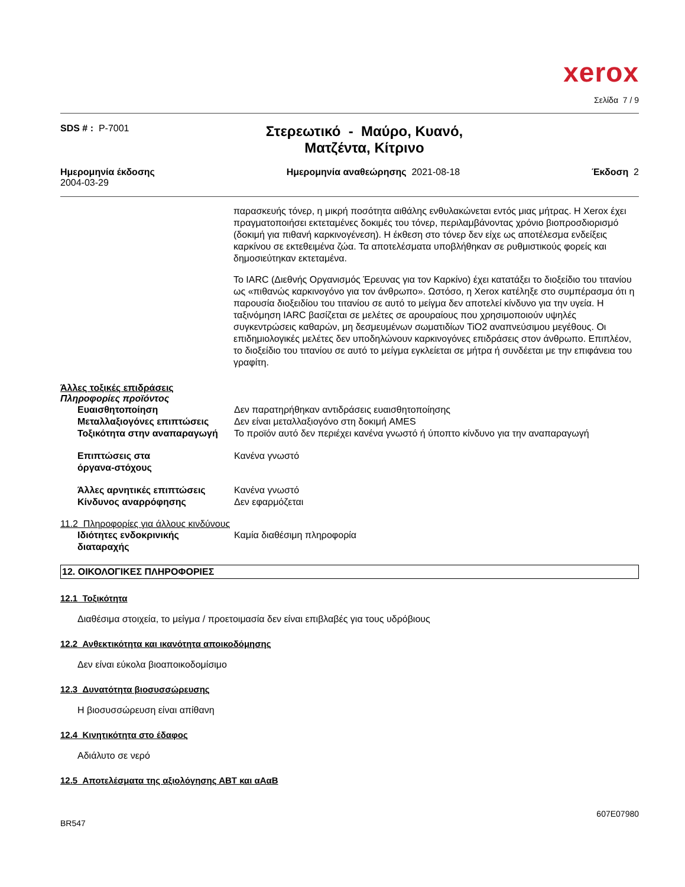xerox
Σελίδα 7 / 9
SDS # : P-7001
Στερεωτικό - Μαύρο, Κυανό,
Ματζέντα, Κίτρινο
Ημερομηνία έκδοσης
2004-03-29
Ημερομηνία αναθεώρησης 2021-08-18
Έκδοση 2
παρασκευής τόνερ, η μικρή ποσότητα αιθάλης ενθυλακώνεται εντός μιας μήτρας. Η Xerox έχει πραγματοποιήσει εκτεταμένες δοκιμές του τόνερ, περιλαμβάνοντας χρόνιο βιοπροσδιορισμό (δοκιμή για πιθανή καρκινογένεση). Η έκθεση στο τόνερ δεν είχε ως αποτέλεσμα ενδείξεις καρκίνου σε εκτεθειμένα ζώα. Τα αποτελέσματα υποβλήθηκαν σε ρυθμιστικούς φορείς και δημοσιεύτηκαν εκτεταμένα.
Το IARC (Διεθνής Οργανισμός Έρευνας για τον Καρκίνο) έχει κατατάξει το διοξείδιο του τιτανίου ως «πιθανώς καρκινογόνο για τον άνθρωπο». Ωστόσο, η Xerox κατέληξε στο συμπέρασμα ότι η παρουσία διοξειδίου του τιτανίου σε αυτό το μείγμα δεν αποτελεί κίνδυνο για την υγεία. Η ταξινόμηση IARC βασίζεται σε μελέτες σε αρουραίους που χρησιμοποιούν υψηλές συγκεντρώσεις καθαρών, μη δεσμευμένων σωματιδίων TiO2 αναπνεύσιμου μεγέθους. Οι επιδημιολογικές μελέτες δεν υποδηλώνουν καρκινογόνες επιδράσεις στον άνθρωπο. Επιπλέον, το διοξείδιο του τιτανίου σε αυτό το μείγμα εγκλείεται σε μήτρα ή συνδέεται με την επιφάνεια του γραφίτη.
Άλλες τοξικές επιδράσεις
Πληροφορίες προϊόντος
Ευαισθητοποίηση Δεν παρατηρήθηκαν αντιδράσεις ευαισθητοποίησης
Μεταλλαξιογόνες επιπτώσεις Δεν είναι μεταλλαξιογόνο στη δοκιμή AMES
Τοξικότητα στην αναπαραγωγή Το προϊόν αυτό δεν περιέχει κανένα γνωστό ή ύποπτο κίνδυνο για την αναπαραγωγή
Επιπτώσεις στα
όργανα-στόχους
Κανένα γνωστό
Άλλες αρνητικές επιπτώσεις Κανένα γνωστό
Κίνδυνος αναρρόφησης Δεν εφαρμόζεται
11.2 Πληροφορίες για άλλους κινδύνους
Ιδιότητες ενδοκρινικής
διαταραχής
Καμία διαθέσιμη πληροφορία
12. ΟΙΚΟΛΟΓΙΚΕΣ ΠΛΗΡΟΦΟΡΙΕΣ
12.1 Τοξικότητα
Διαθέσιμα στοιχεία, το μείγμα / προετοιμασία δεν είναι επιβλαβές για τους υδρόβιους
12.2 Ανθεκτικότητα και ικανότητα αποικοδόμησης
Δεν είναι εύκολα βιοαποικοδομίσιμο
12.3 Δυνατότητα βιοσυσσώρευσης
Η βιοσυσσώρευση είναι απίθανη
12.4 Κινητικότητα στο έδαφος
Αδιάλυτο σε νερό
12.5 Αποτελέσματα της αξιολόγησης ΑΒΤ και αΑαΒ
607E07980
BR547